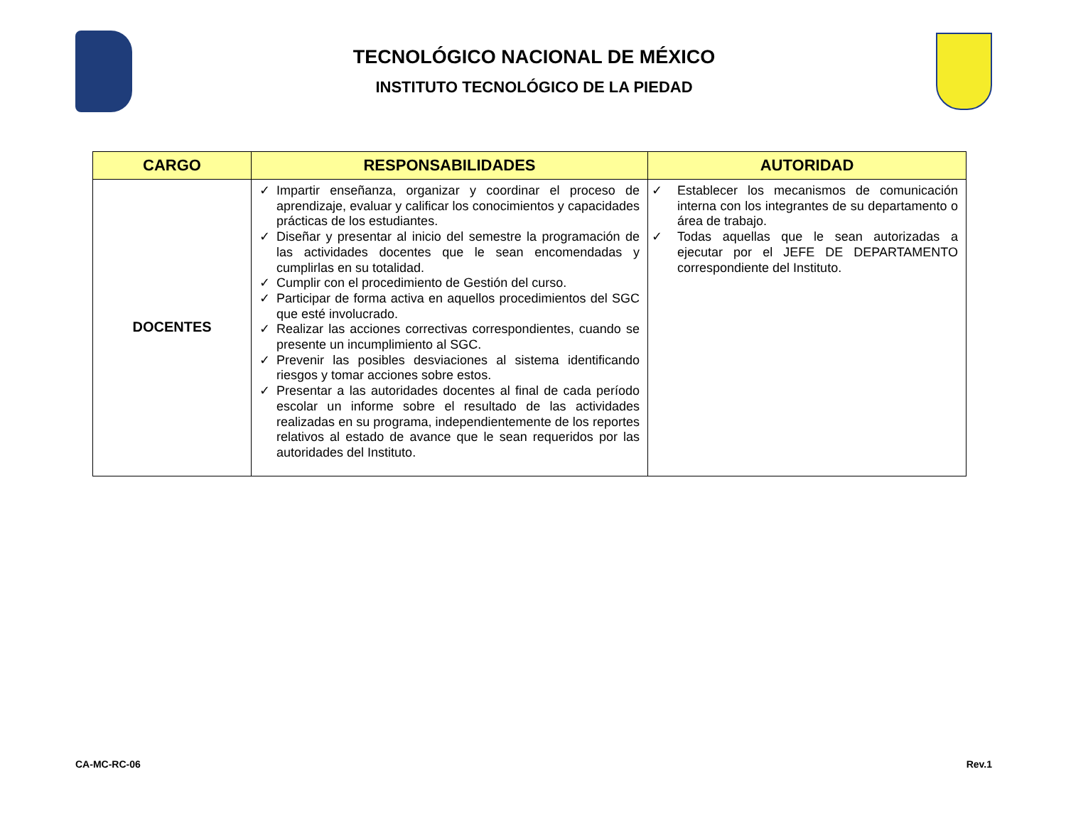TECNOLÓGICO NACIONAL DE MÉXICO
INSTITUTO TECNOLÓGICO DE LA PIEDAD
| CARGO | RESPONSABILIDADES | AUTORIDAD |
| --- | --- | --- |
| DOCENTES | ✓ Impartir enseñanza, organizar y coordinar el proceso de aprendizaje, evaluar y calificar los conocimientos y capacidades prácticas de los estudiantes. ✓ Diseñar y presentar al inicio del semestre la programación de las actividades docentes que le sean encomendadas y cumplirlas en su totalidad. ✓ Cumplir con el procedimiento de Gestión del curso. ✓ Participar de forma activa en aquellos procedimientos del SGC que esté involucrado. ✓ Realizar las acciones correctivas correspondientes, cuando se presente un incumplimiento al SGC. ✓ Prevenir las posibles desviaciones al sistema identificando riesgos y tomar acciones sobre estos. ✓ Presentar a las autoridades docentes al final de cada período escolar un informe sobre el resultado de las actividades realizadas en su programa, independientemente de los reportes relativos al estado de avance que le sean requeridos por las autoridades del Instituto. | ✓ Establecer los mecanismos de comunicación interna con los integrantes de su departamento o área de trabajo. ✓ Todas aquellas que le sean autorizadas a ejecutar por el JEFE DE DEPARTAMENTO correspondiente del Instituto. |
CA-MC-RC-06 Rev.1